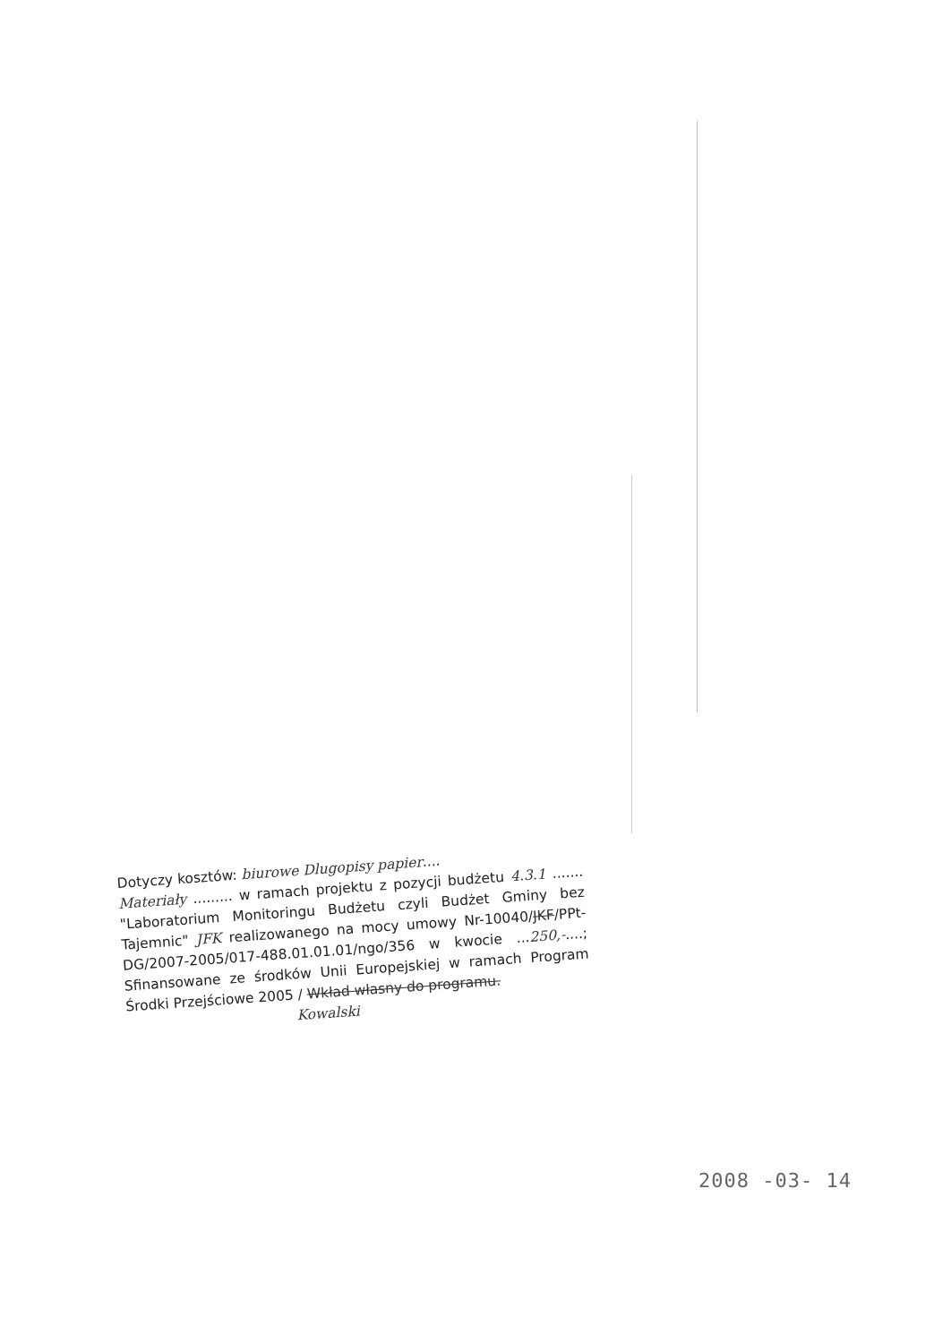Dotyczy kosztów: biurowe Dlugopisy papier....
Materiały ......... w ramach projektu z pozycji budżetu 4.3.1 ....... "Laboratorium Monitoringu Budżetu czyli Budżet Gminy bez Tajemnic" JFK realizowanego na mocy umowy Nr-10040/JKF/PPt-DG/2007-2005/017-488.01.01.01/ngo/356 w kwocie ...250,-....; Sfinansowane ze środków Unii Europejskiej w ramach Program Środki Przejściowe 2005 / Wkład własny do programu.
Kowalski
2008 -03- 14